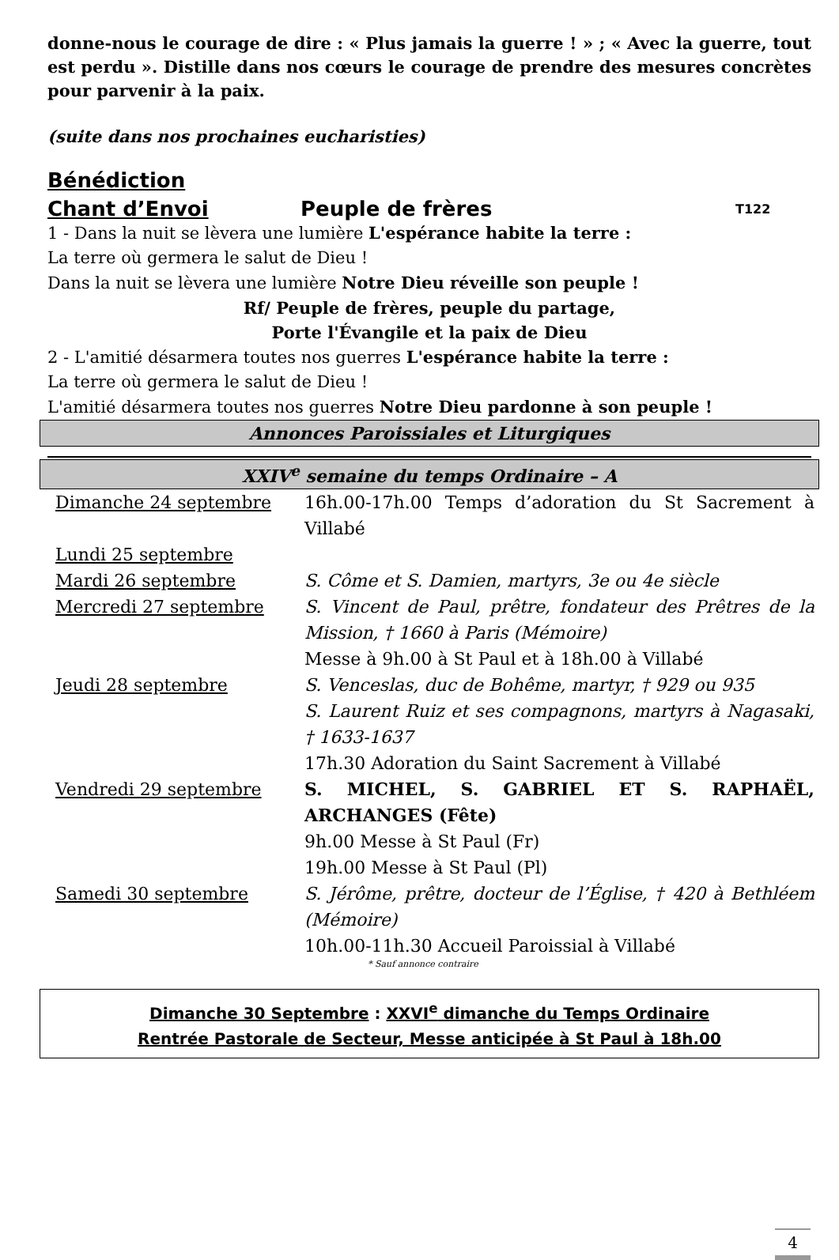donne-nous le courage de dire : « Plus jamais la guerre ! » ; « Avec la guerre, tout est perdu ». Distille dans nos cœurs le courage de prendre des mesures concrètes pour parvenir à la paix.
(suite dans nos prochaines eucharisties)
Bénédiction
Chant d’Envoi Peuple de frères T122
1 - Dans la nuit se lèvera une lumière L'espérance habite la terre :
La terre où germera le salut de Dieu !
Dans la nuit se lèvera une lumière Notre Dieu réveille son peuple !
Rf/ Peuple de frères, peuple du partage,
Porte l'Évangile et la paix de Dieu
2 - L'amitié désarmera toutes nos guerres L'espérance habite la terre :
La terre où germera le salut de Dieu !
L'amitié désarmera toutes nos guerres Notre Dieu pardonne à son peuple !
Annonces Paroissiales et Liturgiques
XXIV<sup>e</sup> semaine du temps Ordinaire – A
| Dimanche 24 septembre | 16h.00-17h.00 Temps d’adoration du St Sacrement à Villabé |
| Lundi 25 septembre | |
| Mardi 26 septembre | S. Côme et S. Damien, martyrs, 3e ou 4e siècle |
| Mercredi 27 septembre | S. Vincent de Paul, prêtre, fondateur des Prêtres de la Mission, † 1660 à Paris (Mémoire) Messe à 9h.00 à St Paul et à 18h.00 à Villabé |
| Jeudi 28 septembre | S. Venceslas, duc de Bohême, martyr, † 929 ou 935 S. Laurent Ruiz et ses compagnons, martyrs à Nagasaki, † 1633-1637 17h.30 Adoration du Saint Sacrement à Villabé |
| Vendredi 29 septembre | S. MICHEL, S. GABRIEL ET S. RAPHAËL, ARCHANGES (Fête) 9h.00 Messe à St Paul (Fr) 19h.00 Messe à St Paul (Pl) |
| Samedi 30 septembre | S. Jérôme, prêtre, docteur de l’Église, † 420 à Bethléem (Mémoire) 10h.00-11h.30 Accueil Paroissial à Villabé |
* Sauf annonce contraire
Dimanche 30 Septembre : XXVI<sup>e</sup> dimanche du Temps Ordinaire
Rentrée Pastorale de Secteur, Messe anticipée à St Paul à 18h.00
4